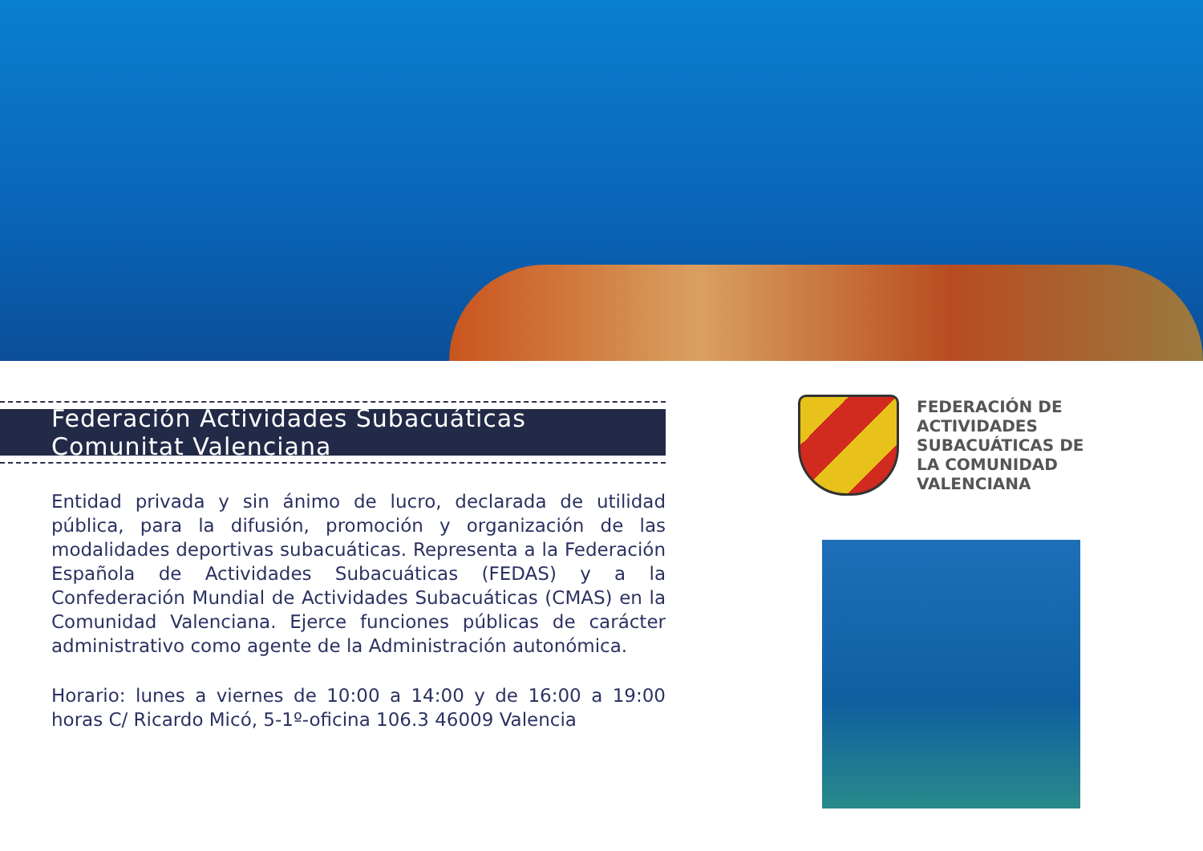Federación Actividades Subacuáticas Comunitat Valenciana
Entidad privada y sin ánimo de lucro, declarada de utilidad pública, para la difusión, promoción y organización de las modalidades deportivas subacuáticas. Representa a la Federación Española de Actividades Subacuáticas (FEDAS) y a la Confederación Mundial de Actividades Subacuáticas (CMAS) en la Comunidad Valenciana. Ejerce funciones públicas de carácter administrativo como agente de la Administración autonómica.
Horario: lunes a viernes de 10:00 a 14:00 y de 16:00 a 19:00 horas C/ Ricardo Micó, 5-1º-oficina 106.3 46009 Valencia
FEDERACIÓN DE
ACTIVIDADES
SUBACUÁTICAS DE
LA COMUNIDAD
VALENCIANA